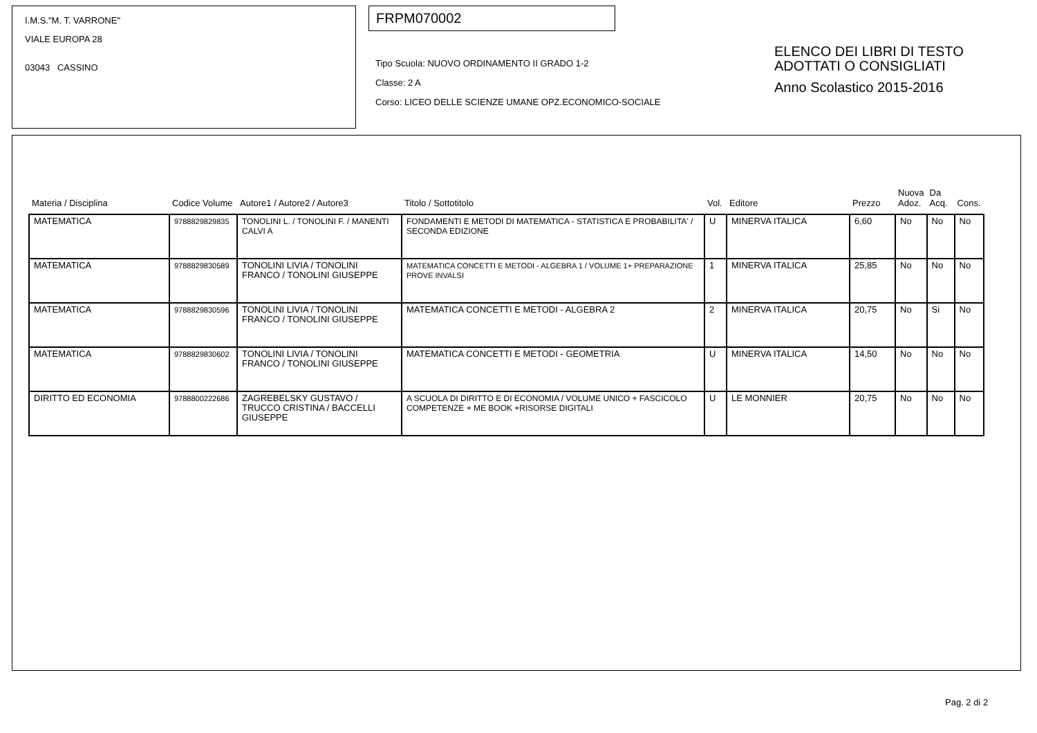I.M.S."M. T. VARRONE"
VIALE EUROPA 28
03043 CASSINO
FRPM070002
Tipo Scuola: NUOVO ORDINAMENTO II GRADO 1-2
Classe: 2 A
Corso: LICEO DELLE SCIENZE UMANE OPZ.ECONOMICO-SOCIALE
ELENCO DEI LIBRI DI TESTO
ADOTTATI O CONSIGLIATI
Anno Scolastico 2015-2016
| Materia / Disciplina | Codice Volume | Autore1 / Autore2 / Autore3 | Titolo / Sottotitolo | Vol. | Editore | Prezzo | Nuova Adoz. | Da Acq. | Cons. |
| --- | --- | --- | --- | --- | --- | --- | --- | --- | --- |
| MATEMATICA | 9788829829835 | TONOLINI L. / TONOLINI F. / MANENTI CALVI A | FONDAMENTI E METODI DI MATEMATICA - STATISTICA E PROBABILITA' / SECONDA EDIZIONE | U | MINERVA ITALICA | 6,60 | No | No | No |
| MATEMATICA | 9788829830589 | TONOLINI LIVIA / TONOLINI FRANCO / TONOLINI GIUSEPPE | MATEMATICA CONCETTI E METODI - ALGEBRA 1 / VOLUME 1+ PREPARAZIONE PROVE INVALSI | 1 | MINERVA ITALICA | 25,85 | No | No | No |
| MATEMATICA | 9788829830596 | TONOLINI LIVIA / TONOLINI FRANCO / TONOLINI GIUSEPPE | MATEMATICA CONCETTI E METODI - ALGEBRA 2 | 2 | MINERVA ITALICA | 20,75 | No | Si | No |
| MATEMATICA | 9788829830602 | TONOLINI LIVIA / TONOLINI FRANCO / TONOLINI GIUSEPPE | MATEMATICA CONCETTI E METODI - GEOMETRIA | U | MINERVA ITALICA | 14,50 | No | No | No |
| DIRITTO ED ECONOMIA | 9788800222686 | ZAGREBELSKY GUSTAVO / TRUCCO CRISTINA / BACCELLI GIUSEPPE | A SCUOLA DI DIRITTO E DI ECONOMIA / VOLUME UNICO + FASCICOLO COMPETENZE + ME BOOK +RISORSE DIGITALI | U | LE MONNIER | 20,75 | No | No | No |
Pag. 2 di 2